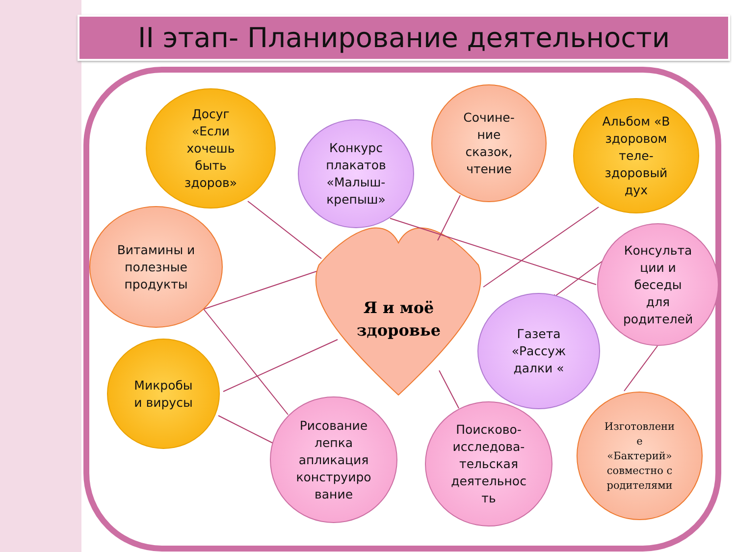II этап- Планирование деятельности
Досуг
«Если
хочешь
быть
здоров»
Конкурс
плакатов
«Малыш-
крепыш»
Сочине-
ние
сказок,
чтение
Альбом «В
здоровом
теле-
здоровый
дух
Витамины и
полезные
продукты
Консульта
ции и
беседы
для
родителей
Я и моё
здоровье
Газета
«Рассуж
далки «
Микробы
и вирусы
Рисование
лепка
апликация
конструиро
вание
Поисково-
исследова-
тельская
деятельнос
ть
Изготовлени
е
«Бактерий»
совместно с
родителями